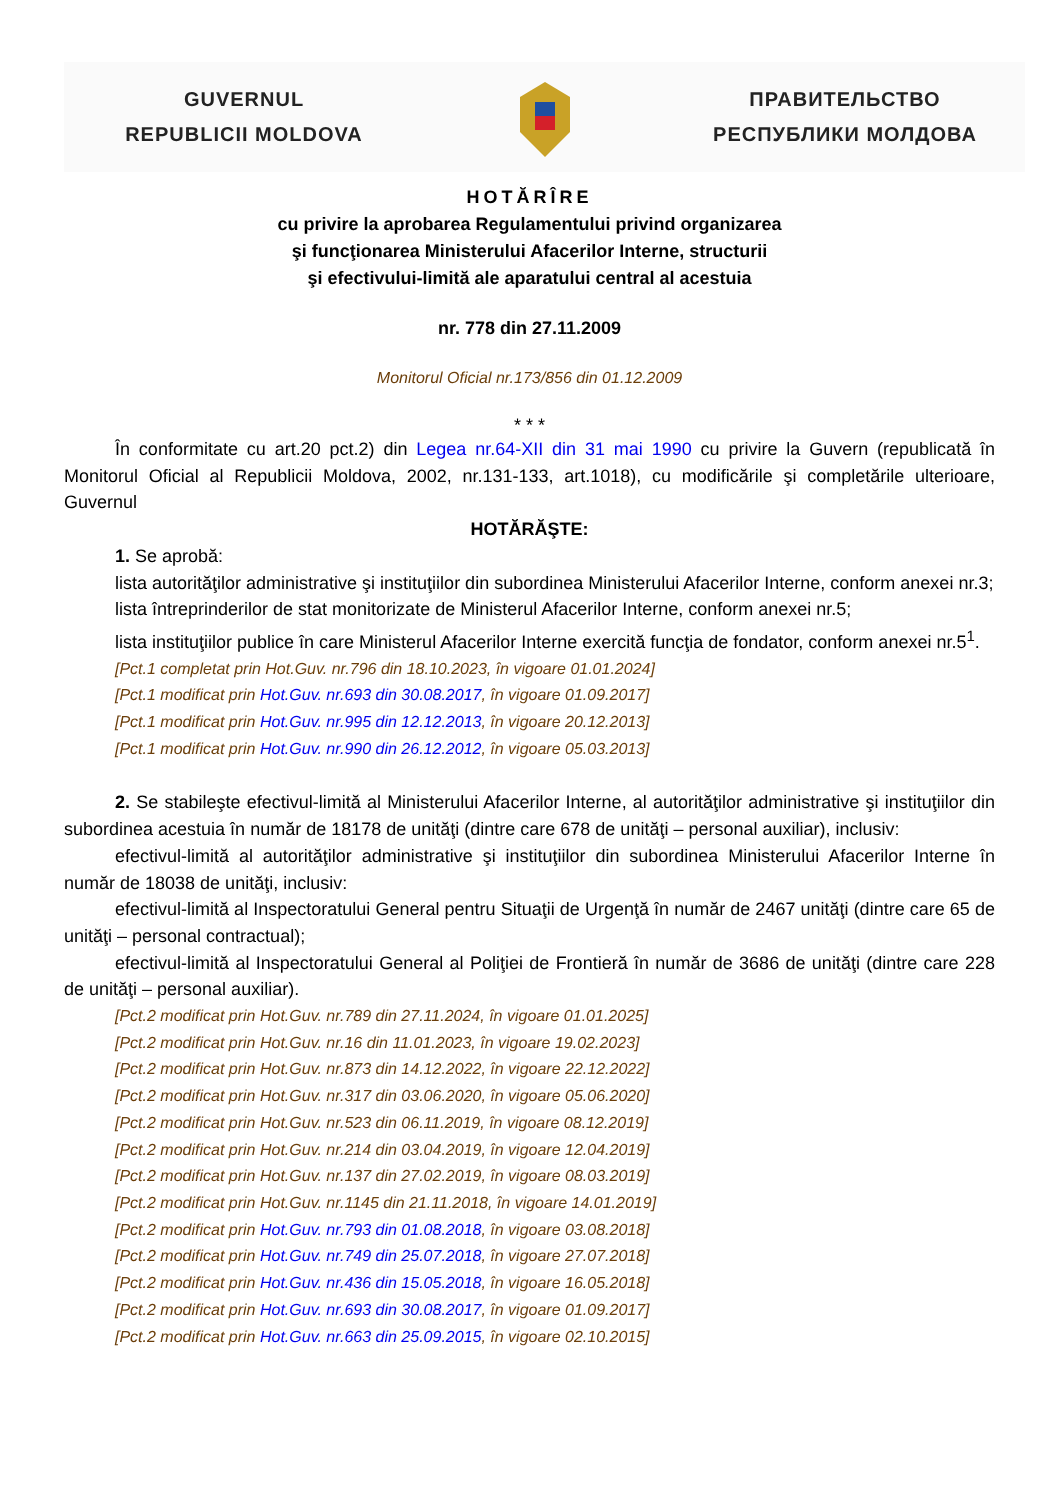GUVERNUL
REPUBLICII MOLDOVA
ПРАВИТЕЛЬСТВО
РЕСПУБЛИКИ МОЛДОВА
HOTĂRÎRE
cu privire la aprobarea Regulamentului privind organizarea
şi funcţionarea Ministerului Afacerilor Interne, structurii
şi efectivului-limită ale aparatului central al acestuia
nr. 778 din 27.11.2009
Monitorul Oficial nr.173/856 din 01.12.2009
* * *
În conformitate cu art.20 pct.2) din Legea nr.64-XII din 31 mai 1990 cu privire la Guvern (republicată în Monitorul Oficial al Republicii Moldova, 2002, nr.131-133, art.1018), cu modificările şi completările ulterioare, Guvernul
HOTĂRĂŞTE:
1. Se aprobă:
lista autorităţilor administrative şi instituţiilor din subordinea Ministerului Afacerilor Interne, conform anexei nr.3;
lista întreprinderilor de stat monitorizate de Ministerul Afacerilor Interne, conform anexei nr.5;
lista instituţiilor publice în care Ministerul Afacerilor Interne exercită funcţia de fondator, conform anexei nr.5<sup>1</sup>.
[Pct.1 completat prin Hot.Guv. nr.796 din 18.10.2023, în vigoare 01.01.2024]
[Pct.1 modificat prin Hot.Guv. nr.693 din 30.08.2017, în vigoare 01.09.2017]
[Pct.1 modificat prin Hot.Guv. nr.995 din 12.12.2013, în vigoare 20.12.2013]
[Pct.1 modificat prin Hot.Guv. nr.990 din 26.12.2012, în vigoare 05.03.2013]
2. Se stabileşte efectivul-limită al Ministerului Afacerilor Interne, al autorităţilor administrative şi instituţiilor din subordinea acestuia în număr de 18178 de unităţi (dintre care 678 de unităţi – personal auxiliar), inclusiv:
efectivul-limită al autorităţilor administrative şi instituţiilor din subordinea Ministerului Afacerilor Interne în număr de 18038 de unităţi, inclusiv:
efectivul-limită al Inspectoratului General pentru Situaţii de Urgenţă în număr de 2467 unităţi (dintre care 65 de unităţi – personal contractual);
efectivul-limită al Inspectoratului General al Poliţiei de Frontieră în număr de 3686 de unităţi (dintre care 228 de unităţi – personal auxiliar).
[Pct.2 modificat prin Hot.Guv. nr.789 din 27.11.2024, în vigoare 01.01.2025]
[Pct.2 modificat prin Hot.Guv. nr.16 din 11.01.2023, în vigoare 19.02.2023]
[Pct.2 modificat prin Hot.Guv. nr.873 din 14.12.2022, în vigoare 22.12.2022]
[Pct.2 modificat prin Hot.Guv. nr.317 din 03.06.2020, în vigoare 05.06.2020]
[Pct.2 modificat prin Hot.Guv. nr.523 din 06.11.2019, în vigoare 08.12.2019]
[Pct.2 modificat prin Hot.Guv. nr.214 din 03.04.2019, în vigoare 12.04.2019]
[Pct.2 modificat prin Hot.Guv. nr.137 din 27.02.2019, în vigoare 08.03.2019]
[Pct.2 modificat prin Hot.Guv. nr.1145 din 21.11.2018, în vigoare 14.01.2019]
[Pct.2 modificat prin Hot.Guv. nr.793 din 01.08.2018, în vigoare 03.08.2018]
[Pct.2 modificat prin Hot.Guv. nr.749 din 25.07.2018, în vigoare 27.07.2018]
[Pct.2 modificat prin Hot.Guv. nr.436 din 15.05.2018, în vigoare 16.05.2018]
[Pct.2 modificat prin Hot.Guv. nr.693 din 30.08.2017, în vigoare 01.09.2017]
[Pct.2 modificat prin Hot.Guv. nr.663 din 25.09.2015, în vigoare 02.10.2015]